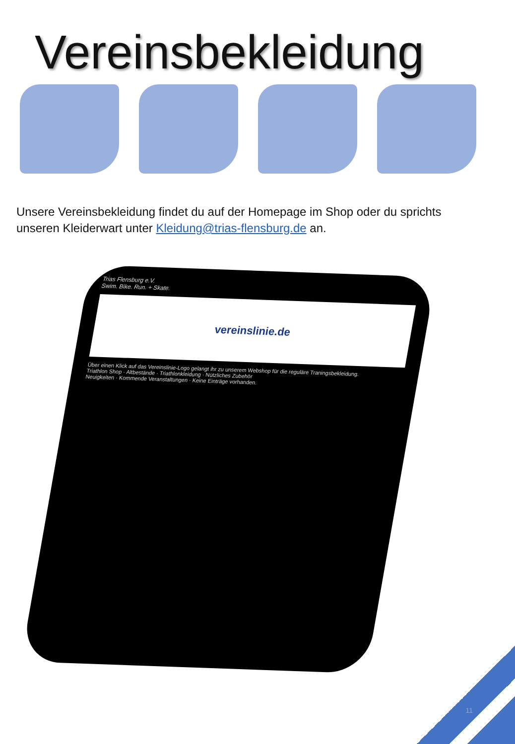Vereinsbekleidung
Unsere Vereinsbekleidung findet du auf der Homepage im Shop oder du sprichts unseren Kleiderwart unter Kleidung@trias-flensburg.de an.
Trias Flensburg e.V.
Swim. Bike. Run. + Skate.
vereinslinie.de
Über einen Klick auf das Vereinslinie-Logo gelangt ihr zu unserem Webshop für die reguläre Traningsbekleidung.
Triathlon Shop · Altbestände · Triathlonkleidung · Nützliches Zubehör
Neuigkeiten · Kommende Veranstaltungen · Keine Einträge vorhanden.
11